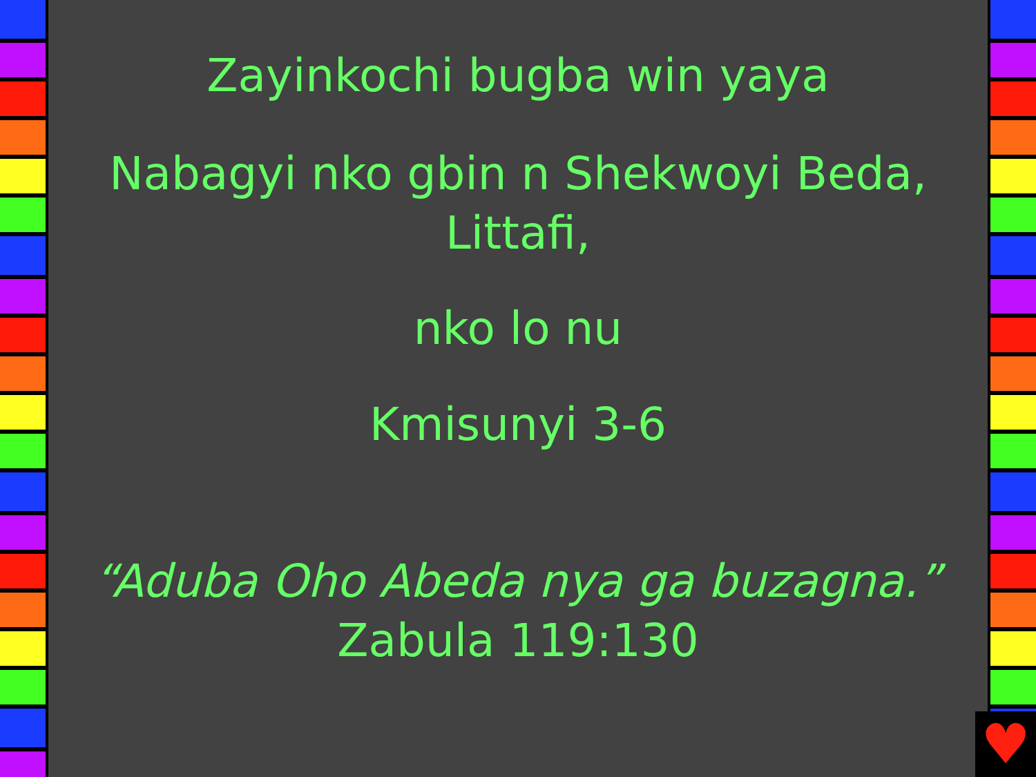♥
Zayinkochi bugba win yaya
Nabagyi nko gbin n Shekwoyi Beda, Littafi,
nko lo nu
Kmisunyi 3-6
“Aduba Oho Abeda nya ga buzagna.”
Zabula 119:130